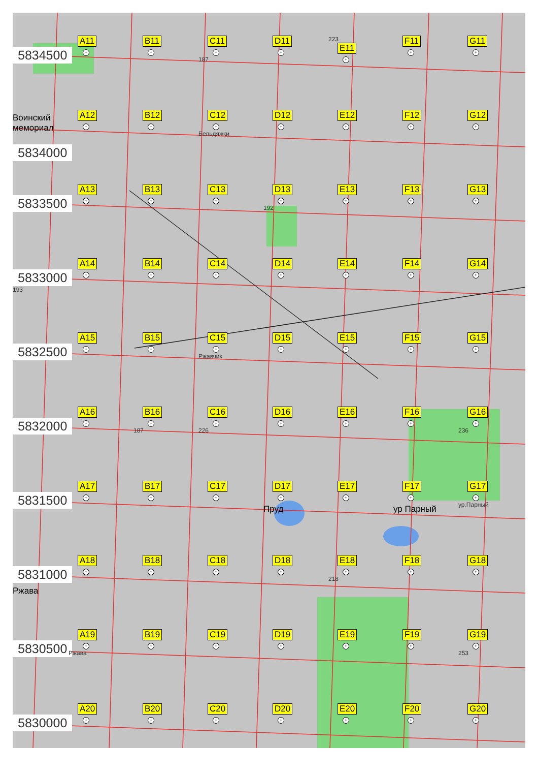5834500
A11
+
B11
+
C11
+
187
D11
+
223
E11
+
F11
+
G11
+
Воинский мемориал
5834000
A12
+
B12
+
C12
+
Бельдяжки
D12
+
E12
+
F12
+
G12
+
5833500
A13
+
B13
+
C13
+
D13
+
192
E13
+
F13
+
G13
+
5833000
193
A14
+
B14
+
C14
+
D14
+
E14
+
F14
+
G14
+
5832500
A15
+
B15
+
C15
+
Ржавчик
D15
+
E15
+
F15
+
G15
+
5832000
A16
+
B16
+
187
C16
+
226
D16
+
E16
+
F16
+
G16
+
236
5831500
A17
+
B17
+
C17
+
D17
+
Пруд
E17
+
F17
+
ур Парный
G17
+
ур.Парный
5831000
Ржава
A18
+
B18
+
C18
+
D18
+
E18
+
218
F18
+
G18
+
5830500
A19
+
Ржава
B19
+
C19
+
D19
+
E19
+
F19
+
G19
+
253
5830000
A20
+
B20
+
C20
+
D20
+
E20
+
F20
+
G20
+